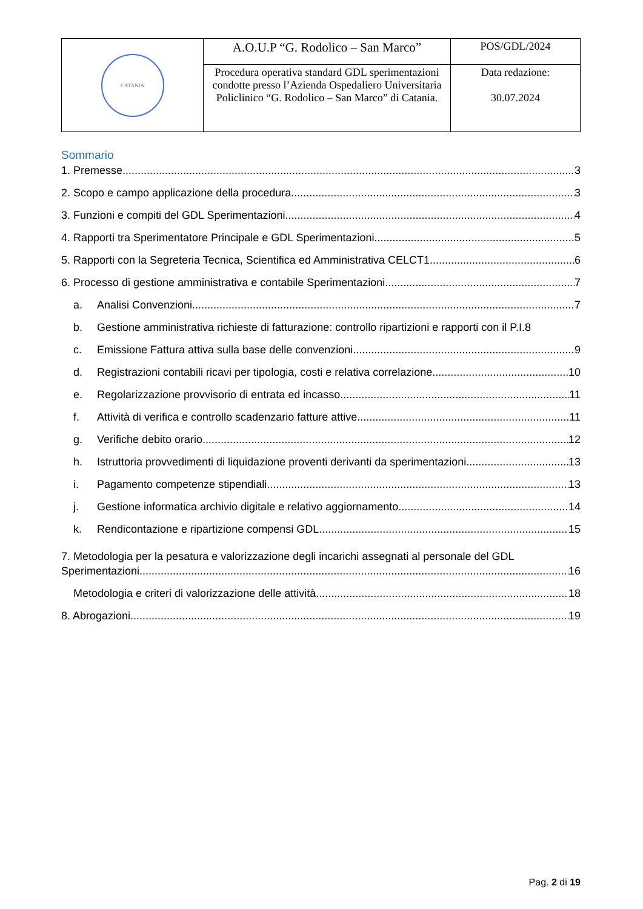| CATANIA | A.O.U.P “G. Rodolico – San Marco” | POS/GDL/2024 |
| | Procedura operativa standard GDL sperimentazioni condotte presso l’Azienda Ospedaliero Universitaria Policlinico “G. Rodolico – San Marco” di Catania. | Data redazione: 30.07.2024 |
Sommario
1. Premesse 3
2. Scopo e campo applicazione della procedura 3
3. Funzioni e compiti del GDL Sperimentazioni 4
4. Rapporti tra Sperimentatore Principale e GDL Sperimentazioni 5
5. Rapporti con la Segreteria Tecnica, Scientifica ed Amministrativa CELCT1 6
6. Processo di gestione amministrativa e contabile Sperimentazioni 7
a. Analisi Convenzioni 7
b. Gestione amministrativa richieste di fatturazione: controllo ripartizioni e rapporti con il P.I. 8
c. Emissione Fattura attiva sulla base delle convenzioni 9
d. Registrazioni contabili ricavi per tipologia, costi e relativa correlazione 10
e. Regolarizzazione provvisorio di entrata ed incasso 11
f. Attività di verifica e controllo scadenzario fatture attive 11
g. Verifiche debito orario 12
h. Istruttoria provvedimenti di liquidazione proventi derivanti da sperimentazioni 13
i. Pagamento competenze stipendiali 13
j. Gestione informatica archivio digitale e relativo aggiornamento 14
k. Rendicontazione e ripartizione compensi GDL 15
7. Metodologia per la pesatura e valorizzazione degli incarichi assegnati al personale del GDL
Sperimentazioni 16
Metodologia e criteri di valorizzazione delle attività. 18
8. Abrogazioni 19
Pag. 2 di 19